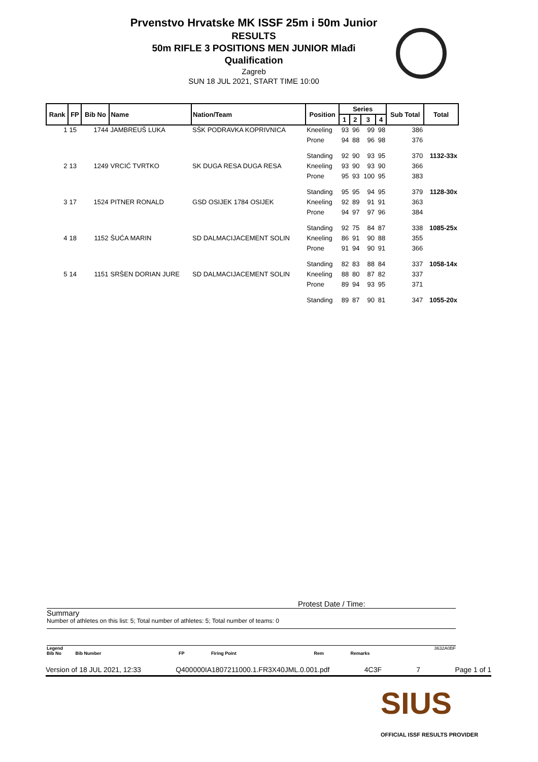Prvenstvo Hrvatske MK ISSF 25m i 50m Junior
RESULTS
50m RIFLE 3 POSITIONS MEN JUNIOR Mlađi
Qualification
Zagreb
SUN 18 JUL 2021, START TIME 10:00
| Rank | FP | Bib No | Name | Nation/Team | Position | Series | | | | Sub Total | Total |
| --- | --- | --- | --- | --- | --- | --- | --- | --- | --- | --- | --- |
| | | | | | | 1 | 2 | 3 | 4 | | |
| 1 | 15 | 1744 | JAMBREUŠ LUKA | SŠK PODRAVKA KOPRIVNICA | Kneeling | 93 | 96 | 99 | 98 | 386 | |
| | | | | | Prone | 94 | 88 | 96 | 98 | 376 | |
| | | | | | Standing | 92 | 90 | 93 | 95 | 370 | 1132-33x |
| 2 | 13 | 1249 | VRCIĆ TVRTKO | SK DUGA RESA DUGA RESA | Kneeling | 93 | 90 | 93 | 90 | 366 | |
| | | | | | Prone | 95 | 93 | 100 | 95 | 383 | |
| | | | | | Standing | 95 | 95 | 94 | 95 | 379 | 1128-30x |
| 3 | 17 | 1524 | PITNER RONALD | GSD OSIJEK 1784 OSIJEK | Kneeling | 92 | 89 | 91 | 91 | 363 | |
| | | | | | Prone | 94 | 97 | 97 | 96 | 384 | |
| | | | | | Standing | 92 | 75 | 84 | 87 | 338 | 1085-25x |
| 4 | 18 | 1152 | ŠUĆA MARIN | SD DALMACIJACEMENT SOLIN | Kneeling | 86 | 91 | 90 | 88 | 355 | |
| | | | | | Prone | 91 | 94 | 90 | 91 | 366 | |
| | | | | | Standing | 82 | 83 | 88 | 84 | 337 | 1058-14x |
| 5 | 14 | 1151 | SRŠEN DORIAN JURE | SD DALMACIJACEMENT SOLIN | Kneeling | 88 | 80 | 87 | 82 | 337 | |
| | | | | | Prone | 89 | 94 | 93 | 95 | 371 | |
| | | | | | Standing | 89 | 87 | 90 | 81 | 347 | 1055-20x |
Protest Date / Time:
Summary
Number of athletes on this list: 5; Total number of athletes: 5; Total number of teams: 0
Legend 3632A0BF
Bib No Bib Number FP Firing Point Rem Remarks
Version of 18 JUL 2021, 12:33 Q400000IA1807211000.1.FR3X40JML.0.001.pdf 4C3F 7 Page 1 of 1
SIUS
OFFICIAL ISSF RESULTS PROVIDER